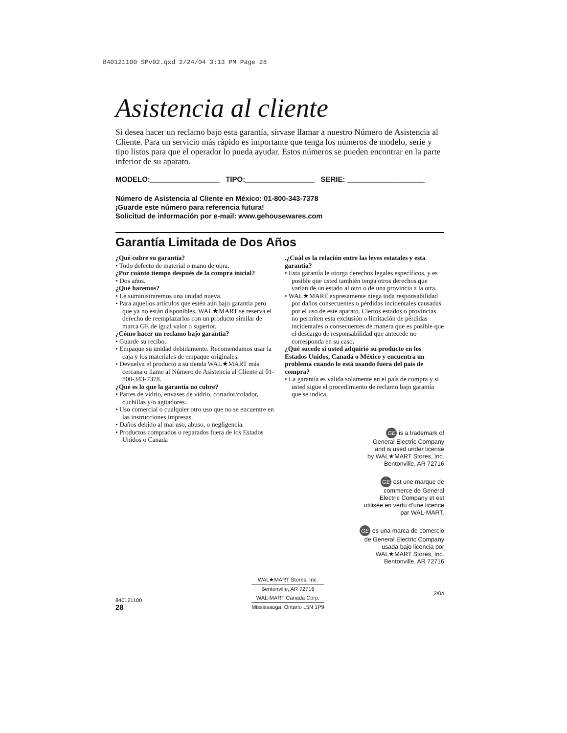840121100 SPv02.qxd 2/24/04 3:13 PM Page 28
Asistencia al cliente
Si desea hacer un reclamo bajo esta garantía, sírvase llamar a nuestro Número de Asistencia al Cliente. Para un servicio más rápido es importante que tenga los números de modelo, serie y tipo listos para que el operador lo pueda ayudar. Estos números se pueden encontrar en la parte inferior de su aparato.
MODELO:_________________ TIPO:_________________ SERIE: ___________________
Número de Asistencia al Cliente en México: 01-800-343-7378
¡Guarde este número para referencia futura!
Solicitud de información por e-mail: www.gehousewares.com
Garantía Limitada de Dos Años
¿Qué cubre su garantía?
• Todo defecto de material o mano de obra.
¿Por cuánto tiempo después de la compra inicial?
• Dos años.
¿Qué haremos?
• Le suministraremos una unidad nueva.
• Para aquellos artículos que estén aún bajo garantía pero que ya no están disponibles, WAL★MART se reserva el derecho de reemplazarlos con un producto similar de marca GE de igual valor o superior.
¿Cómo hacer un reclamo bajo garantía?
• Guarde su recibo.
• Empaque su unidad debidamente. Recomendamos usar la caja y los materiales de empaque originales.
• Devuelva el producto a su tienda WAL★MART más cercana o llame al Número de Asistencia al Cliente al 01-800-343-7378.
¿Qué es lo que la garantía no cubre?
• Partes de vidrio, envases de vidrio, cortador/colador, cuchillas y/o agitadores.
• Uso comercial o cualquier otro uso que no se encuentre en las instrucciones impresas.
• Daños debido al mal uso, abuso, o negligencia.
• Productos comprados o reparados fuera de los Estados Unidos o Canada
.¿Cuál es la relación entre las leyes estatales y esta garantía?
• Esta garantía le otorga derechos legales específicos, y es posible que usted también tenga otros derechos que varían de un estado al otro o de una provincia a la otra.
• WAL★MART expresamente niega toda responsabilidad por daños consecuentes o pérdidas incidentales causadas por el uso de este aparato. Ciertos estados o provincias no permiten esta exclusión o limitación de pérdidas incidentales o consecuentes de manera que es posible que el descargo de responsabilidad que antecede no corresponda en su caso.
¿Qué sucede si usted adquirió su producto en los Estados Unidos, Canadá o México y encuentra un problema cuando lo está usando fuera del país de compra?
• La garantía es válida solamente en el país de compra y si usted sigue el procedimiento de reclamo bajo garantía que se indica.
GE is a trademark of
General Electric Company
and is used under license
by WAL★MART Stores, Inc.
Bentonville, AR 72716
GE est une marque de
commerce de General
Electric Company et est
utilisée en vertu d’une licence
par WAL-MART.
GE es una marca de comercio
de General Electric Company
usada bajo licencia por
WAL★MART Stores, Inc.
Bentonville, AR 72716
840121100
28
WAL★MART Stores, Inc.
Bentonville, AR 72716
WAL-MART Canada Corp.
Mississauga, Ontario L5N 1P9
2/04